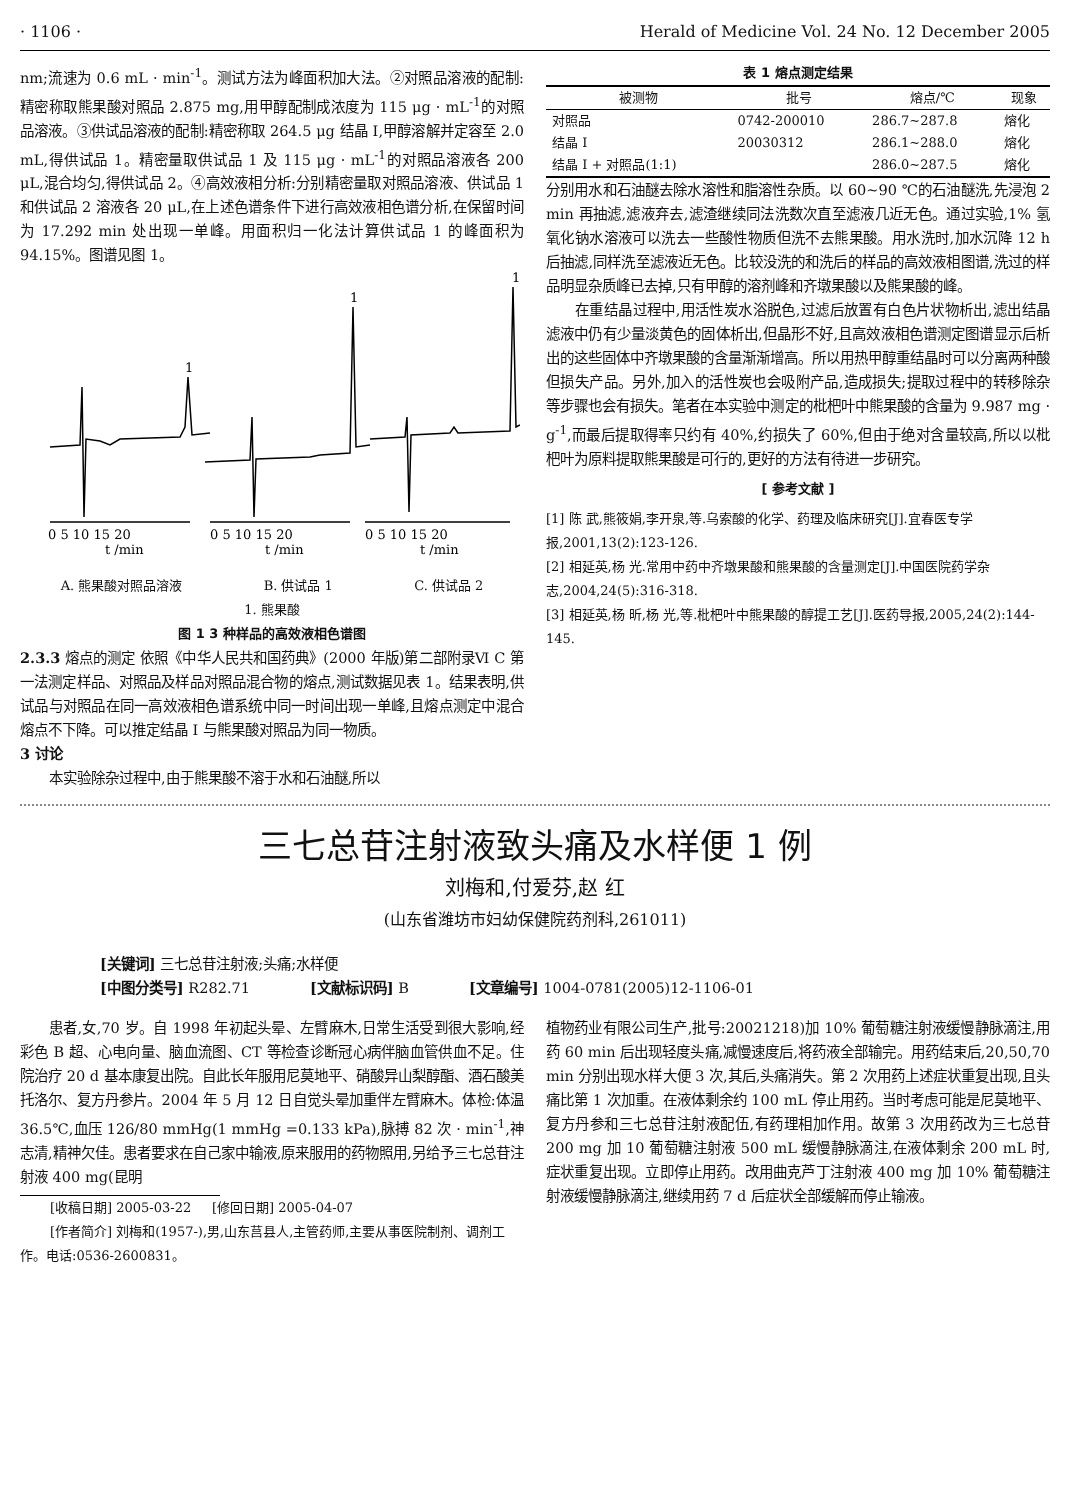· 1106 · Herald of Medicine Vol. 24 No. 12 December 2005
nm;流速为 0.6 mL · min<sup>-1</sup>。测试方法为峰面积加大法。②对照品溶液的配制:精密称取熊果酸对照品 2.875 mg,用甲醇配制成浓度为 115 μg · mL<sup>-1</sup>的对照品溶液。③供试品溶液的配制:精密称取 264.5 μg 结晶 Ⅰ,甲醇溶解并定容至 2.0 mL,得供试品 1。精密量取供试品 1 及 115 μg · mL<sup>-1</sup>的对照品溶液各 200 μL,混合均匀,得供试品 2。④高效液相分析:分别精密量取对照品溶液、供试品 1 和供试品 2 溶液各 20 μL,在上述色谱条件下进行高效液相色谱分析,在保留时间为 17.292 min 处出现一单峰。用面积归一化法计算供试品 1 的峰面积为94.15%。图谱见图 1。
1
1
1
0 5 10 15 20
0 5 10 15 20
0 5 10 15 20
t /min
t /min
t /min
A. 熊果酸对照品溶液 B. 供试品 1 C. 供试品 2
1. 熊果酸
图 1 3 种样品的高效液相色谱图
2.3.3 熔点的测定 依照《中华人民共和国药典》(2000 年版)第二部附录Ⅵ C 第一法测定样品、对照品及样品对照品混合物的熔点,测试数据见表 1。结果表明,供试品与对照品在同一高效液相色谱系统中同一时间出现一单峰,且熔点测定中混合熔点不下降。可以推定结晶 Ⅰ 与熊果酸对照品为同一物质。
3 讨论
本实验除杂过程中,由于熊果酸不溶于水和石油醚,所以
表 1 熔点测定结果
| 被测物 | 批号 | 熔点/℃ | 现象 |
| --- | --- | --- | --- |
| 对照品 | 0742-200010 | 286.7~287.8 | 熔化 |
| 结晶 Ⅰ | 20030312 | 286.1~288.0 | 熔化 |
| 结晶 Ⅰ + 对照品(1:1) | | 286.0~287.5 | 熔化 |
分别用水和石油醚去除水溶性和脂溶性杂质。以 60~90 ℃的石油醚洗,先浸泡 2 min 再抽滤,滤液弃去,滤渣继续同法洗数次直至滤液几近无色。通过实验,1% 氢氧化钠水溶液可以洗去一些酸性物质但洗不去熊果酸。用水洗时,加水沉降 12 h 后抽滤,同样洗至滤液近无色。比较没洗的和洗后的样品的高效液相图谱,洗过的样品明显杂质峰已去掉,只有甲醇的溶剂峰和齐墩果酸以及熊果酸的峰。
在重结晶过程中,用活性炭水浴脱色,过滤后放置有白色片状物析出,滤出结晶滤液中仍有少量淡黄色的固体析出,但晶形不好,且高效液相色谱测定图谱显示后析出的这些固体中齐墩果酸的含量渐渐增高。所以用热甲醇重结晶时可以分离两种酸但损失产品。另外,加入的活性炭也会吸附产品,造成损失;提取过程中的转移除杂等步骤也会有损失。笔者在本实验中测定的枇杷叶中熊果酸的含量为 9.987 mg · g<sup>-1</sup>,而最后提取得率只约有 40%,约损失了 60%,但由于绝对含量较高,所以以枇杷叶为原料提取熊果酸是可行的,更好的方法有待进一步研究。
[ 参考文献 ]
[1] 陈 武,熊筱娟,李开泉,等.乌索酸的化学、药理及临床研究[J].宜春医专学报,2001,13(2):123-126.
[2] 相延英,杨 光.常用中药中齐墩果酸和熊果酸的含量测定[J].中国医院药学杂志,2004,24(5):316-318.
[3] 相延英,杨 昕,杨 光,等.枇杷叶中熊果酸的醇提工艺[J].医药导报,2005,24(2):144-145.
三七总苷注射液致头痛及水样便 1 例
刘梅和,付爱芬,赵 红
(山东省潍坊市妇幼保健院药剂科,261011)
[关键词] 三七总苷注射液;头痛;水样便
[中图分类号] R282.71 [文献标识码] B [文章编号] 1004-0781(2005)12-1106-01
患者,女,70 岁。自 1998 年初起头晕、左臂麻木,日常生活受到很大影响,经彩色 B 超、心电向量、脑血流图、CT 等检查诊断冠心病伴脑血管供血不足。住院治疗 20 d 基本康复出院。自此长年服用尼莫地平、硝酸异山梨醇酯、酒石酸美托洛尔、复方丹参片。2004 年 5 月 12 日自觉头晕加重伴左臂麻木。体检:体温 36.5℃,血压 126/80 mmHg(1 mmHg =0.133 kPa),脉搏 82 次 · min<sup>-1</sup>,神志清,精神欠佳。患者要求在自己家中输液,原来服用的药物照用,另给予三七总苷注射液 400 mg(昆明
[收稿日期] 2005-03-22 [修回日期] 2005-04-07
[作者简介] 刘梅和(1957-),男,山东莒县人,主管药师,主要从事医院制剂、调剂工作。电话:0536-2600831。
植物药业有限公司生产,批号:20021218)加 10% 葡萄糖注射液缓慢静脉滴注,用药 60 min 后出现轻度头痛,减慢速度后,将药液全部输完。用药结束后,20,50,70 min 分别出现水样大便 3 次,其后,头痛消失。第 2 次用药上述症状重复出现,且头痛比第 1 次加重。在液体剩余约 100 mL 停止用药。当时考虑可能是尼莫地平、复方丹参和三七总苷注射液配伍,有药理相加作用。故第 3 次用药改为三七总苷 200 mg 加 10 葡萄糖注射液 500 mL 缓慢静脉滴注,在液体剩余 200 mL 时,症状重复出现。立即停止用药。改用曲克芦丁注射液 400 mg 加 10% 葡萄糖注射液缓慢静脉滴注,继续用药 7 d 后症状全部缓解而停止输液。